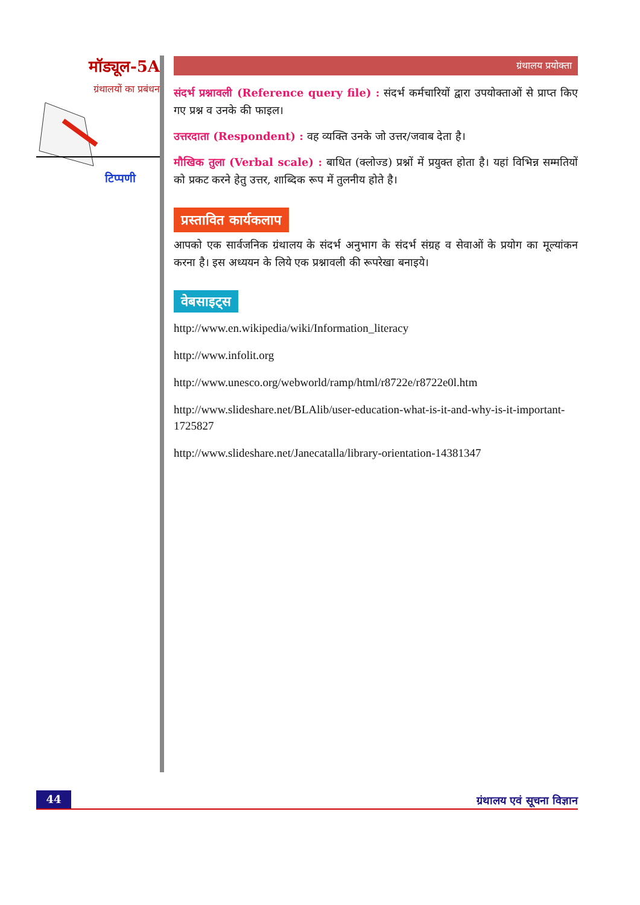मॉड्यूल-5A
ग्रंथालयों का प्रबंधन
टिप्पणी
ग्रंथालय प्रयोक्ता
संदर्भ प्रश्नावली (Reference query file) : संदर्भ कर्मचारियों द्वारा उपयोक्ताओं से प्राप्त किए गए प्रश्न व उनके की फाइल।
उत्तरदाता (Respondent) : वह व्यक्ति उनके जो उत्तर/जवाब देता है।
मौखिक तुला (Verbal scale) : बाधित (क्लोज्ड) प्रश्नों में प्रयुक्त होता है। यहां विभिन्न सम्मतियों को प्रकट करने हेतु उत्तर, शाब्दिक रूप में तुलनीय होते है।
प्रस्तावित कार्यकलाप
आपको एक सार्वजनिक ग्रंथालय के संदर्भ अनुभाग के संदर्भ संग्रह व सेवाओं के प्रयोग का मूल्यांकन करना है। इस अध्ययन के लिये एक प्रश्नावली की रूपरेखा बनाइये।
वेबसाइट्स
http://www.en.wikipedia/wiki/Information_literacy
http://www.infolit.org
http://www.unesco.org/webworld/ramp/html/r8722e/r8722e0l.htm
http://www.slideshare.net/BLAlib/user-education-what-is-it-and-why-is-it-important-1725827
http://www.slideshare.net/Janecatalla/library-orientation-14381347
44
ग्रंथालय एवं सूचना विज्ञान